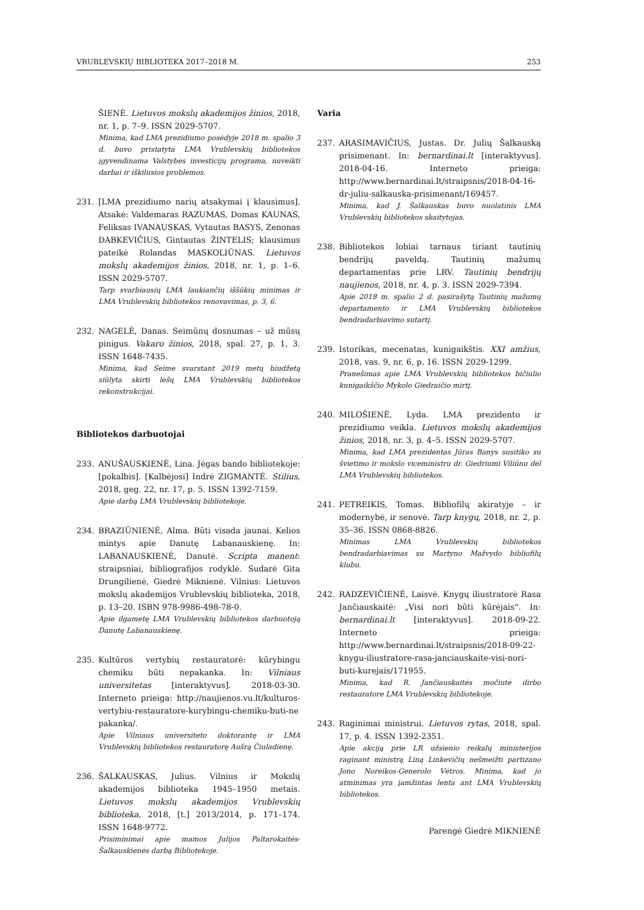VRUBLEVSKIŲ BIBLIOTEKA 2017–2018 M. 253
ŠIENĖ. Lietuvos mokslų akademijos žinios, 2018, nr. 1, p. 7–9. ISSN 2029-5707.
Minima, kad LMA prezidiumo posėdyje 2018 m. spalio 3 d. buvo pristatyta LMA Vrublevskių bibliotekos įgyvendinama Valstybės investicijų programa, nuveikti darbai ir iškilusios problemos.
231. [LMA prezidiumo narių atsakymai į klausimus]. Atsakė: Valdemaras RAZUMAS, Domas KAUNAS, Feliksas IVANAUSKAS, Vytautas BASYS, Zenonas DABKEVIČIUS, Gintautas ŽINTELIS; klausimus pateikė Rolandas MASKOLIŪNAS. Lietuvos mokslų akademijos žinios, 2018, nr. 1, p. 1–6. ISSN 2029-5707.
Tarp svarbiausių LMA laukiančių iššūkių minimas ir LMA Vrublevskių bibliotekos renovavimas, p. 3, 6.
232. NAGELĖ, Danas. Seimūnų dosnumas – už mūsų pinigus. Vakaro žinios, 2018, spal. 27, p. 1, 3. ISSN 1648-7435.
Minima, kad Seime svarstant 2019 metų biudžetą siūlyta skirti lėšų LMA Vrublevskių bibliotekos rekonstrukcijai.
Bibliotekos darbuotojai
233. ANUŠAUSKIENĖ, Lina. Jėgas bando bibliotekoje: [pokalbis]. [Kalbėjosi] Indrė ZIGMANTĖ. Stilius, 2018, geg. 22, nr. 17, p. 5. ISSN 1392-7159.
Apie darbą LMA Vrublevskių bibliotekoje.
234. BRAZIŪNIENĖ, Alma. Būti visada jaunai. Kelios mintys apie Danutę Labanauskienę. In: LABANAUSKIENĖ, Danutė. Scripta manent: straipsniai, bibliografijos rodyklė. Sudarė Gita Drungilienė, Giedrė Miknienė. Vilnius: Lietuvos mokslų akademijos Vrublevskių biblioteka, 2018, p. 13–20. ISBN 978-9986-498-78-0.
Apie ilgametę LMA Vrublevskių bibliotekos darbuotoją Danutę Labanauskienę.
235. Kultūros vertybių restauratorė: kūrybingu chemiku būti nepakanka. In: Vilniaus universitetas [interaktyvus]. 2018-03-30. Interneto prieiga: http://naujienos.vu.lt/kulturos-vertybiu-restauratore-kurybingu-chemiku-buti-ne pakanka/.
Apie Vilniaus universiteto doktorantę ir LMA Vrublevskių bibliotekos restauratorę Aušrą Čiuladienę.
236. ŠALKAUSKAS, Julius. Vilnius ir Mokslų akademijos biblioteka 1945–1950 metais. Lietuvos mokslų akademijos Vrublevskių biblioteka, 2018, [t.] 2013/2014, p. 171–174. ISSN 1648-9772.
Prisiminimai apie mamos Julijos Paltarokaitės-Šalkauskienės darbą Bibliotekoje.
Varia
237. ARASIMAVIČIUS, Justas. Dr. Julių Šalkauską prisimenant. In: bernardinai.lt [interaktyvus]. 2018-04-16. Interneto prieiga: http://www.bernardinai.lt/straipsnis/2018-04-16-dr-juliu-salkauska-prisimenant/169457.
Minima, kad J. Šalkauskas buvo nuolatinis LMA Vrublevskių bibliotekos skaitytojas.
238. Bibliotekos lobiai tarnaus tiriant tautinių bendrijų paveldą. Tautinių mažumų departamentas prie LRV. Tautinių bendrijų naujienos, 2018, nr. 4, p. 3. ISSN 2029-7394.
Apie 2018 m. spalio 2 d. pasirašytą Tautinių mažumų departamento ir LMA Vrublevskių bibliotekos bendradarbiavimo sutartį.
239. Istorikas, mecenatas, kunigaikštis. XXI amžius, 2018, vas. 9, nr. 6, p. 16. ISSN 2029-1299.
Pranešimas apie LMA Vrublevskių bibliotekos bičiulio kunigaikščio Mykolo Giedraičio mirtį.
240. MILOŠIENĖ, Lyda. LMA prezidento ir prezidiumo veikla. Lietuvos mokslų akademijos žinios, 2018, nr. 3, p. 4–5. ISSN 2029-5707.
Minima, kad LMA prezidentas Jūras Banys susitiko su švietimo ir mokslo viceministru dr. Giedriumi Viliūnu dėl LMA Vrublevskių bibliotekos.
241. PETREIKIS, Tomas. Bibliofilų akiratyje – ir modernybė, ir senovė. Tarp knygų, 2018, nr. 2, p. 35–36. ISSN 0868-8826.
Minimas LMA Vrublevskių bibliotekos bendradarbiavimas su Martyno Mažvydo bibliofilų klubu.
242. RADZEVIČIENĖ, Laisvė. Knygų iliustratorė Rasa Jančiauskaitė: „Visi nori būti kūrėjais“. In: bernardinai.lt [interaktyvus]. 2018-09-22. Interneto prieiga: http://www.bernardinai.lt/straipsnis/2018-09-22-knygu-iliustratore-rasa-janciauskaite-visi-nori-buti-kurejais/171955.
Minima, kad R. Jančiauskaitės močiutė dirbo restauratore LMA Vrublevskių bibliotekoje.
243. Raginimai ministrui. Lietuvos rytas, 2018, spal. 17, p. 4. ISSN 1392-2351.
Apie akciją prie LR užsienio reikalų ministerijos raginant ministrą Liną Linkevičių nešmeižti partizano Jono Noreikos-Generolo Vėtros. Minima, kad jo atminimas yra įamžintas lenta ant LMA Vrublevskių bibliotekos.
Parengė Giedrė MIKNIENĖ